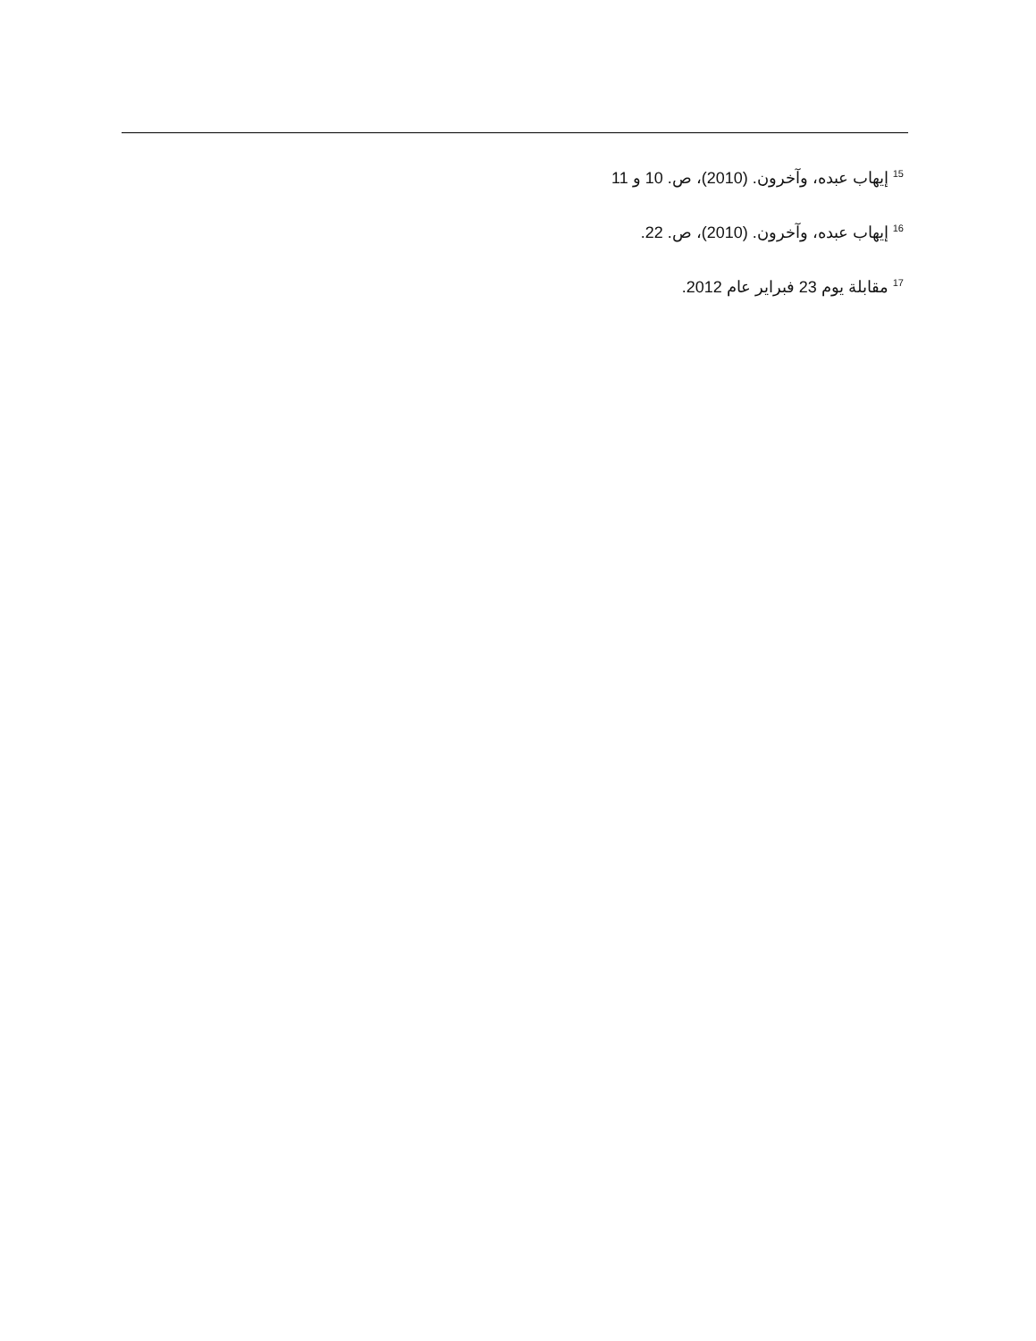<sup>15</sup> إيهاب عبده، وآخرون. (2010)، ص. 10 و 11
<sup>16</sup> إيهاب عبده، وآخرون. (2010)، ص. 22.
<sup>17</sup> مقابلة يوم 23 فبراير عام 2012.